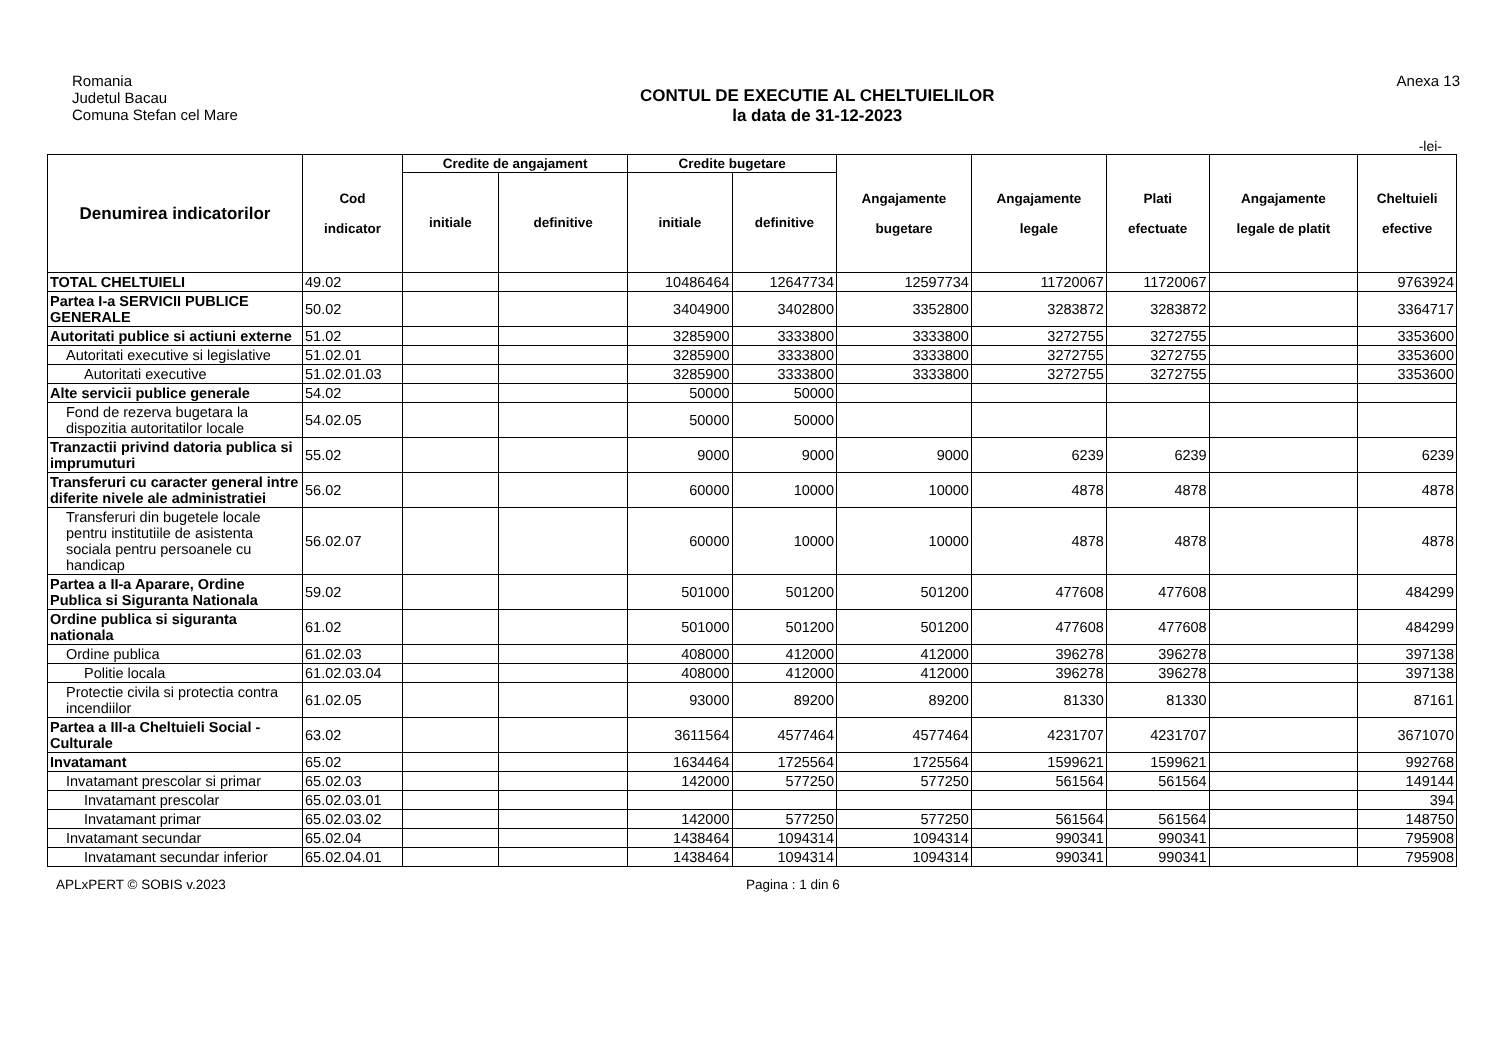Romania
Judetul Bacau
Comuna Stefan cel Mare
CONTUL DE EXECUTIE AL CHELTUIELILOR
la data de 31-12-2023
Anexa 13
-lei-
| Denumirea indicatorilor | Cod indicator | Credite de angajament | | Credite bugetare | | Angajamente bugetare | Angajamente legale | Plati efectuate | Angajamente legale de platit | Cheltuieli efective |
| --- | --- | --- | --- | --- | --- | --- | --- | --- | --- | --- |
| | | initiale | definitive | initiale | definitive | | | | | |
| TOTAL CHELTUIELI | 49.02 | | | 10486464 | 12647734 | 12597734 | 11720067 | 11720067 | | 9763924 |
| Partea I-a SERVICII PUBLICE GENERALE | 50.02 | | | 3404900 | 3402800 | 3352800 | 3283872 | 3283872 | | 3364717 |
| Autoritati publice si actiuni externe | 51.02 | | | 3285900 | 3333800 | 3333800 | 3272755 | 3272755 | | 3353600 |
| Autoritati executive si legislative | 51.02.01 | | | 3285900 | 3333800 | 3333800 | 3272755 | 3272755 | | 3353600 |
| Autoritati executive | 51.02.01.03 | | | 3285900 | 3333800 | 3333800 | 3272755 | 3272755 | | 3353600 |
| Alte servicii publice generale | 54.02 | | | 50000 | 50000 | | | | | |
| Fond de rezerva bugetara la dispozitia autoritatilor locale | 54.02.05 | | | 50000 | 50000 | | | | | |
| Tranzactii privind datoria publica si imprumuturi | 55.02 | | | 9000 | 9000 | 9000 | 6239 | 6239 | | 6239 |
| Transferuri cu caracter general intre diferite nivele ale administratiei | 56.02 | | | 60000 | 10000 | 10000 | 4878 | 4878 | | 4878 |
| Transferuri din bugetele locale pentru institutiile de asistenta sociala pentru persoanele cu handicap | 56.02.07 | | | 60000 | 10000 | 10000 | 4878 | 4878 | | 4878 |
| Partea a II-a Aparare, Ordine Publica si Siguranta Nationala | 59.02 | | | 501000 | 501200 | 501200 | 477608 | 477608 | | 484299 |
| Ordine publica si siguranta nationala | 61.02 | | | 501000 | 501200 | 501200 | 477608 | 477608 | | 484299 |
| Ordine publica | 61.02.03 | | | 408000 | 412000 | 412000 | 396278 | 396278 | | 397138 |
| Politie locala | 61.02.03.04 | | | 408000 | 412000 | 412000 | 396278 | 396278 | | 397138 |
| Protectie civila si protectia contra incendiilor | 61.02.05 | | | 93000 | 89200 | 89200 | 81330 | 81330 | | 87161 |
| Partea a III-a Cheltuieli Social - Culturale | 63.02 | | | 3611564 | 4577464 | 4577464 | 4231707 | 4231707 | | 3671070 |
| Invatamant | 65.02 | | | 1634464 | 1725564 | 1725564 | 1599621 | 1599621 | | 992768 |
| Invatamant prescolar si primar | 65.02.03 | | | 142000 | 577250 | 577250 | 561564 | 561564 | | 149144 |
| Invatamant prescolar | 65.02.03.01 | | | | | | | | | 394 |
| Invatamant primar | 65.02.03.02 | | | 142000 | 577250 | 577250 | 561564 | 561564 | | 148750 |
| Invatamant secundar | 65.02.04 | | | 1438464 | 1094314 | 1094314 | 990341 | 990341 | | 795908 |
| Invatamant secundar inferior | 65.02.04.01 | | | 1438464 | 1094314 | 1094314 | 990341 | 990341 | | 795908 |
APLxPERT © SOBIS v.2023 Pagina : 1 din 6